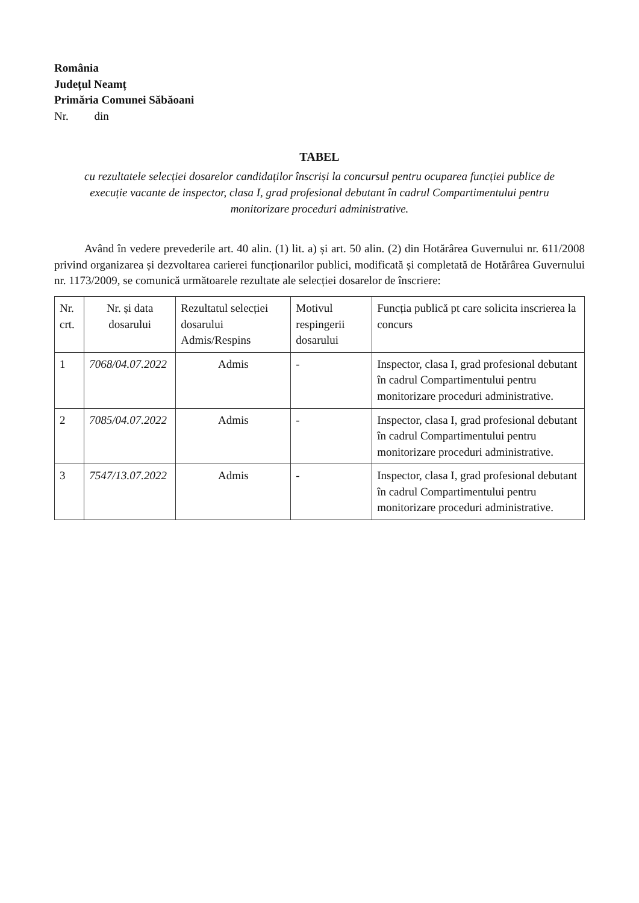România
Județul Neamț
Primăria Comunei Săbăoani
Nr. din
TABEL
cu rezultatele selecției dosarelor candidaților înscriși la concursul pentru ocuparea funcției publice de execuție vacante de inspector, clasa I, grad profesional debutant în cadrul Compartimentului pentru monitorizare proceduri administrative.
Având în vedere prevederile art. 40 alin. (1) lit. a) și art. 50 alin. (2) din Hotărârea Guvernului nr. 611/2008 privind organizarea și dezvoltarea carierei funcționarilor publici, modificată și completată de Hotărârea Guvernului nr. 1173/2009, se comunică următoarele rezultate ale selecției dosarelor de înscriere:
| Nr. crt. | Nr. și data dosarului | Rezultatul selecției dosarului Admis/Respins | Motivul respingerii dosarului | Funcția publică pt care solicita inscrierea la concurs |
| --- | --- | --- | --- | --- |
| 1 | 7068/04.07.2022 | Admis | - | Inspector, clasa I, grad profesional debutant în cadrul Compartimentului pentru monitorizare proceduri administrative. |
| 2 | 7085/04.07.2022 | Admis | - | Inspector, clasa I, grad profesional debutant în cadrul Compartimentului pentru monitorizare proceduri administrative. |
| 3 | 7547/13.07.2022 | Admis | - | Inspector, clasa I, grad profesional debutant în cadrul Compartimentului pentru monitorizare proceduri administrative. |